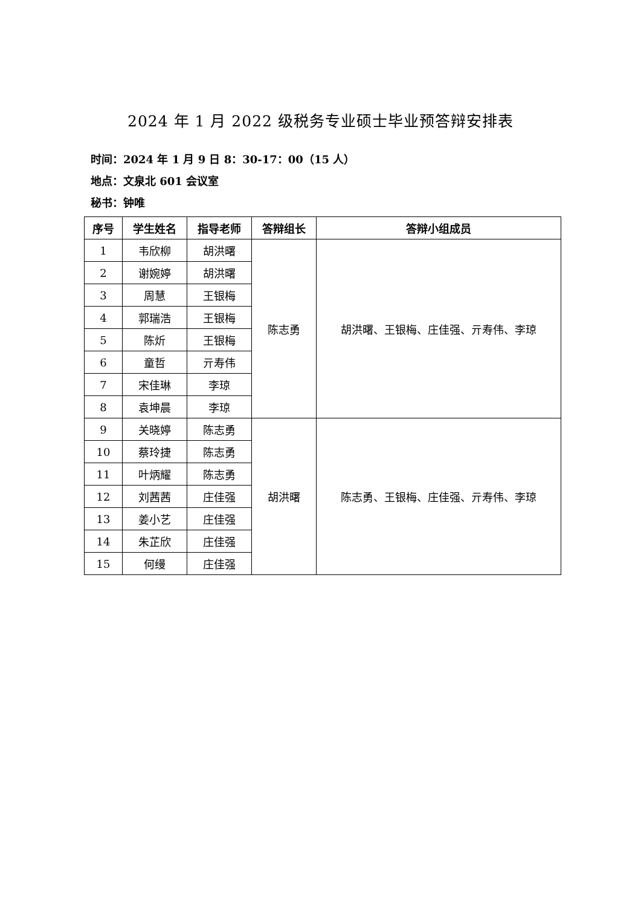2024 年 1 月 2022 级税务专业硕士毕业预答辩安排表
时间：2024 年 1 月 9 日 8：30-17：00（15 人）
地点：文泉北 601 会议室
秘书：钟唯
| 序号 | 学生姓名 | 指导老师 | 答辩组长 | 答辩小组成员 |
| --- | --- | --- | --- | --- |
| 1 | 韦欣柳 | 胡洪曙 | 陈志勇 | 胡洪曙、王银梅、庄佳强、亓寿伟、李琼 |
| 2 | 谢婉婷 | 胡洪曙 | | |
| 3 | 周慧 | 王银梅 | | |
| 4 | 郭瑞浩 | 王银梅 | | |
| 5 | 陈炘 | 王银梅 | | |
| 6 | 童哲 | 亓寿伟 | | |
| 7 | 宋佳琳 | 李琼 | | |
| 8 | 袁坤晨 | 李琼 | | |
| 9 | 关晓婷 | 陈志勇 | 胡洪曙 | 陈志勇、王银梅、庄佳强、亓寿伟、李琼 |
| 10 | 蔡玲捷 | 陈志勇 | | |
| 11 | 叶炳耀 | 陈志勇 | | |
| 12 | 刘茜茜 | 庄佳强 | | |
| 13 | 姜小艺 | 庄佳强 | | |
| 14 | 朱芷欣 | 庄佳强 | | |
| 15 | 何缦 | 庄佳强 | | |